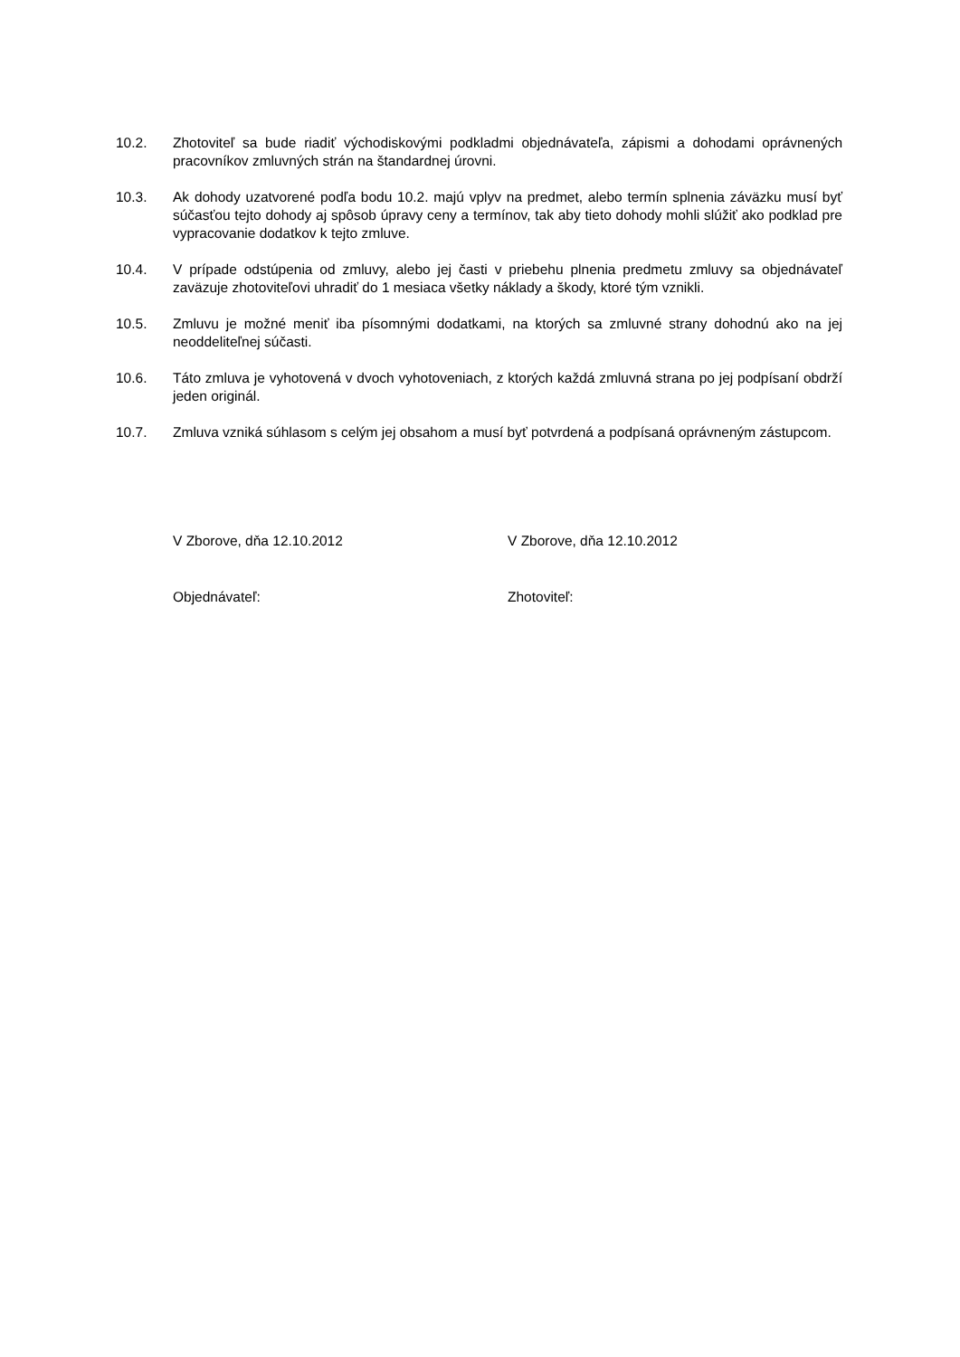10.2. Zhotoviteľ sa bude riadiť východiskovými podkladmi objednávateľa, zápismi a dohodami oprávnených pracovníkov zmluvných strán na štandardnej úrovni.
10.3. Ak dohody uzatvorené podľa bodu 10.2. majú vplyv na predmet, alebo termín splnenia záväzku musí byť súčasťou tejto dohody aj spôsob úpravy ceny a termínov, tak aby tieto dohody mohli slúžiť ako podklad pre vypracovanie dodatkov k tejto zmluve.
10.4. V prípade odstúpenia od zmluvy, alebo jej časti v priebehu plnenia predmetu zmluvy sa objednávateľ zaväzuje zhotoviteľovi uhradiť do 1 mesiaca všetky náklady a škody, ktoré tým vznikli.
10.5. Zmluvu je možné meniť iba písomnými dodatkami, na ktorých sa zmluvné strany dohodnú ako na jej neoddeliteľnej súčasti.
10.6. Táto zmluva je vyhotovená v dvoch vyhotoveniach, z ktorých každá zmluvná strana po jej podpísaní obdrží jeden originál.
10.7. Zmluva vzniká súhlasom s celým jej obsahom a musí byť potvrdená a podpísaná oprávneným zástupcom.
V Zborove, dňa 12.10.2012 V Zborove, dňa 12.10.2012
Objednávateľ: Zhotoviteľ: